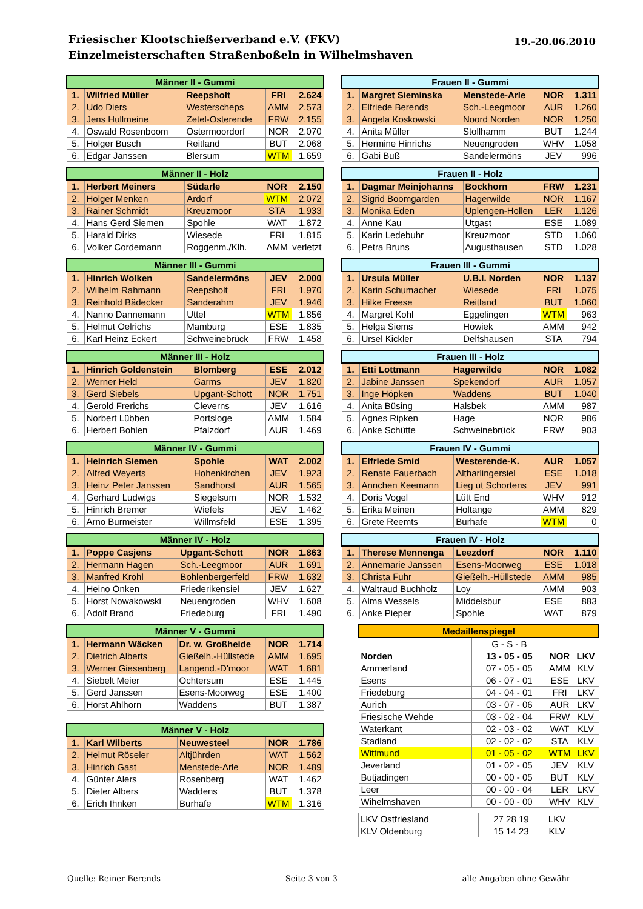Friesischer Klootschießerverband e.V. (FKV)
Einzelmeisterschaften Straßenboßeln in Wilhelmshaven
19.-20.06.2010
| Männer II - Gummi | | | | |
| --- | --- | --- | --- | --- |
| 1. | Wilfried Müller | Reepsholt | FRI | 2.624 |
| 2. | Udo Diers | Westerscheps | AMM | 2.573 |
| 3. | Jens Hullmeine | Zetel-Osterende | FRW | 2.155 |
| 4. | Oswald Rosenboom | Ostermoordorf | NOR | 2.070 |
| 5. | Holger Busch | Reitland | BUT | 2.068 |
| 6. | Edgar Janssen | Blersum | WTM | 1.659 |
| Männer II - Holz | | | | |
| --- | --- | --- | --- | --- |
| 1. | Herbert Meiners | Südarle | NOR | 2.150 |
| 2. | Holger Menken | Ardorf | WTM | 2.072 |
| 3. | Rainer Schmidt | Kreuzmoor | STA | 1.933 |
| 4. | Hans Gerd Siemen | Spohle | WAT | 1.872 |
| 5. | Harald Dirks | Wiesede | FRI | 1.815 |
| 6. | Volker Cordemann | Roggenm./Klh. | AMM | verletzt |
| Männer III - Gummi | | | | |
| --- | --- | --- | --- | --- |
| 1. | Hinrich Wolken | Sandelermöns | JEV | 2.000 |
| 2. | Wilhelm Rahmann | Reepsholt | FRI | 1.970 |
| 3. | Reinhold Bädecker | Sanderahm | JEV | 1.946 |
| 4. | Nanno Dannemann | Uttel | WTM | 1.856 |
| 5. | Helmut Oelrichs | Mamburg | ESE | 1.835 |
| 6. | Karl Heinz Eckert | Schweinebrück | FRW | 1.458 |
| Männer III - Holz | | | | |
| --- | --- | --- | --- | --- |
| 1. | Hinrich Goldenstein | Blomberg | ESE | 2.012 |
| 2. | Werner Held | Garms | JEV | 1.820 |
| 3. | Gerd Siebels | Upgant-Schott | NOR | 1.751 |
| 4. | Gerold Frerichs | Cleverns | JEV | 1.616 |
| 5. | Norbert Lübben | Portsloge | AMM | 1.584 |
| 6. | Herbert Bohlen | Pfalzdorf | AUR | 1.469 |
| Männer IV - Gummi | | | | |
| --- | --- | --- | --- | --- |
| 1. | Heinrich Siemen | Spohle | WAT | 2.002 |
| 2. | Alfred Weyerts | Hohenkirchen | JEV | 1.923 |
| 3. | Heinz Peter Janssen | Sandhorst | AUR | 1.565 |
| 4. | Gerhard Ludwigs | Siegelsum | NOR | 1.532 |
| 5. | Hinrich Bremer | Wiefels | JEV | 1.462 |
| 6. | Arno Burmeister | Willmsfeld | ESE | 1.395 |
| Männer IV - Holz | | | | |
| --- | --- | --- | --- | --- |
| 1. | Poppe Casjens | Upgant-Schott | NOR | 1.863 |
| 2. | Hermann Hagen | Sch.-Leegmoor | AUR | 1.691 |
| 3. | Manfred Kröhl | Bohlenbergerfeld | FRW | 1.632 |
| 4. | Heino Onken | Friederikensiel | JEV | 1.627 |
| 5. | Horst Nowakowski | Neuengroden | WHV | 1.608 |
| 6. | Adolf Brand | Friedeburg | FRI | 1.490 |
| Männer V - Gummi | | | | |
| --- | --- | --- | --- | --- |
| 1. | Hermann Wäcken | Dr. w. Großheide | NOR | 1.714 |
| 2. | Dietrich Alberts | Gießelh.-Hüllstede | AMM | 1.695 |
| 3. | Werner Giesenberg | Langend.-D'moor | WAT | 1.681 |
| 4. | Siebelt Meier | Ochtersum | ESE | 1.445 |
| 5. | Gerd Janssen | Esens-Moorweg | ESE | 1.400 |
| 6. | Horst Ahlhorn | Waddens | BUT | 1.387 |
| Männer V - Holz | | | | |
| --- | --- | --- | --- | --- |
| 1. | Karl Wilberts | Neuwesteel | NOR | 1.786 |
| 2. | Helmut Röseler | Altjührden | WAT | 1.562 |
| 3. | Hinrich Gast | Menstede-Arle | NOR | 1.489 |
| 4. | Günter Alers | Rosenberg | WAT | 1.462 |
| 5. | Dieter Albers | Waddens | BUT | 1.378 |
| 6. | Erich Ihnken | Burhafe | WTM | 1.316 |
| Frauen II - Gummi | | | | |
| --- | --- | --- | --- | --- |
| 1. | Margret Sieminska | Menstede-Arle | NOR | 1.311 |
| 2. | Elfriede Berends | Sch.-Leegmoor | AUR | 1.260 |
| 3. | Angela Koskowski | Noord Norden | NOR | 1.250 |
| 4. | Anita Müller | Stollhamm | BUT | 1.244 |
| 5. | Hermine Hinrichs | Neuengroden | WHV | 1.058 |
| 6. | Gabi Buß | Sandelermöns | JEV | 996 |
| Frauen II - Holz | | | | |
| --- | --- | --- | --- | --- |
| 1. | Dagmar Meinjohanns | Bockhorn | FRW | 1.231 |
| 2. | Sigrid Boomgarden | Hagerwilde | NOR | 1.167 |
| 3. | Monika Eden | Uplengen-Hollen | LER | 1.126 |
| 4. | Anne Kau | Utgast | ESE | 1.089 |
| 5. | Karin Ledebuhr | Kreuzmoor | STD | 1.060 |
| 6. | Petra Bruns | Augusthausen | STD | 1.028 |
| Frauen III - Gummi | | | | |
| --- | --- | --- | --- | --- |
| 1. | Ursula Müller | U.B.I. Norden | NOR | 1.137 |
| 2. | Karin Schumacher | Wiesede | FRI | 1.075 |
| 3. | Hilke Freese | Reitland | BUT | 1.060 |
| 4. | Margret Kohl | Eggelingen | WTM | 963 |
| 5. | Helga Siems | Howiek | AMM | 942 |
| 6. | Ursel Kickler | Delfshausen | STA | 794 |
| Frauen III - Holz | | | | |
| --- | --- | --- | --- | --- |
| 1. | Etti Lottmann | Hagerwilde | NOR | 1.082 |
| 2. | Jabine Janssen | Spekendorf | AUR | 1.057 |
| 3. | Inge Höpken | Waddens | BUT | 1.040 |
| 4. | Anita Büsing | Halsbek | AMM | 987 |
| 5. | Agnes Ripken | Hage | NOR | 986 |
| 6. | Anke Schütte | Schweinebrück | FRW | 903 |
| Frauen IV - Gummi | | | | |
| --- | --- | --- | --- | --- |
| 1. | Elfriede Smid | Westerende-K. | AUR | 1.057 |
| 2. | Renate Fauerbach | Altharlingersiel | ESE | 1.018 |
| 3. | Annchen Keemann | Lieg ut Schortens | JEV | 991 |
| 4. | Doris Vogel | Lütt End | WHV | 912 |
| 5. | Erika Meinen | Holtange | AMM | 829 |
| 6. | Grete Reemts | Burhafe | WTM | 0 |
| Frauen IV - Holz | | | | |
| --- | --- | --- | --- | --- |
| 1. | Therese Mennenga | Leezdorf | NOR | 1.110 |
| 2. | Annemarie Janssen | Esens-Moorweg | ESE | 1.018 |
| 3. | Christa Fuhr | Gießelh.-Hüllstede | AMM | 985 |
| 4. | Waltraud Buchholz | Loy | AMM | 903 |
| 5. | Alma Wessels | Middelsbur | ESE | 883 |
| 6. | Anke Pieper | Spohle | WAT | 879 |
| Medaillenspiegel | | | |
| --- | --- | --- | --- |
| | G - S - B | | |
| Norden | 13 - 05 - 05 | NOR | LKV |
| Ammerland | 07 - 05 - 05 | AMM | KLV |
| Esens | 06 - 07 - 01 | ESE | LKV |
| Friedeburg | 04 - 04 - 01 | FRI | LKV |
| Aurich | 03 - 07 - 06 | AUR | LKV |
| Friesische Wehde | 03 - 02 - 04 | FRW | KLV |
| Waterkant | 02 - 03 - 02 | WAT | KLV |
| Stadland | 02 - 02 - 02 | STA | KLV |
| Wittmund | 01 - 05 - 02 | WTM | LKV |
| Jeverland | 01 - 02 - 05 | JEV | KLV |
| Butjadingen | 00 - 00 - 05 | BUT | KLV |
| Leer | 00 - 00 - 04 | LER | LKV |
| Wihelmshaven | 00 - 00 - 00 | WHV | KLV |
| LKV Ostfriesland | 27 28 19 | LKV |
| KLV Oldenburg | 15 14 23 | KLV |
Quelle: Reiner Berends Seite 3 von 3 alle Angaben ohne Gewähr